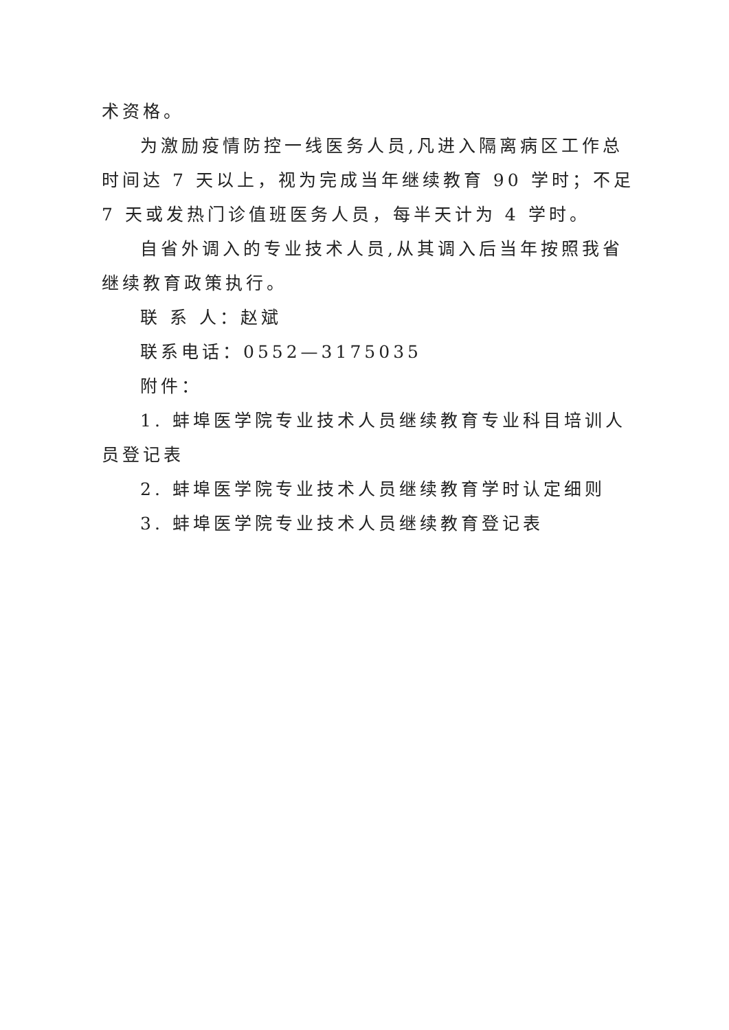术资格。
为激励疫情防控一线医务人员,凡进入隔离病区工作总时间达 7 天以上，视为完成当年继续教育 90 学时；不足 7 天或发热门诊值班医务人员，每半天计为 4 学时。
自省外调入的专业技术人员,从其调入后当年按照我省继续教育政策执行。
联 系 人：赵斌
联系电话：0552—3175035
附件：
1. 蚌埠医学院专业技术人员继续教育专业科目培训人员登记表
2. 蚌埠医学院专业技术人员继续教育学时认定细则
3. 蚌埠医学院专业技术人员继续教育登记表